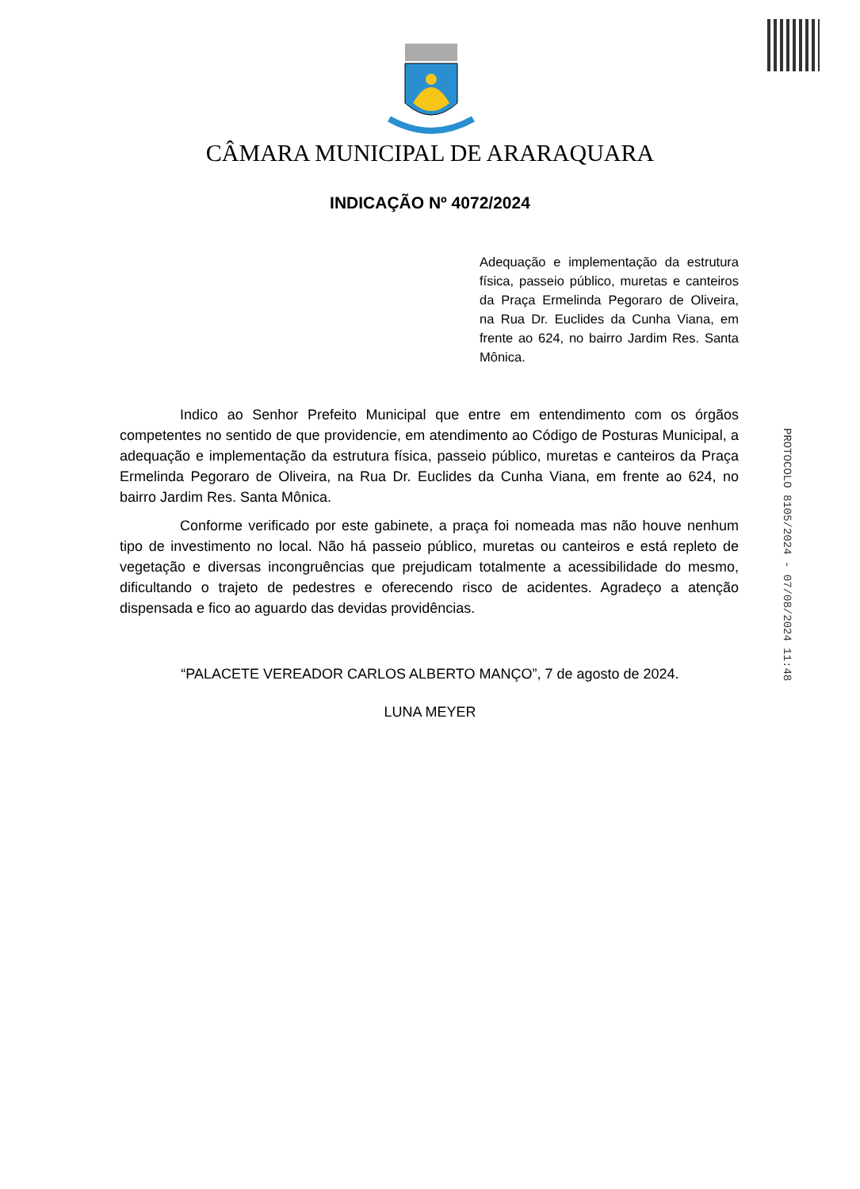CÂMARA MUNICIPAL DE ARARAQUARA
INDICAÇÃO Nº 4072/2024
Adequação e implementação da estrutura física, passeio público, muretas e canteiros da Praça Ermelinda Pegoraro de Oliveira, na Rua Dr. Euclides da Cunha Viana, em frente ao 624, no bairro Jardim Res. Santa Mônica.
Indico ao Senhor Prefeito Municipal que entre em entendimento com os órgãos competentes no sentido de que providencie, em atendimento ao Código de Posturas Municipal, a adequação e implementação da estrutura física, passeio público, muretas e canteiros da Praça Ermelinda Pegoraro de Oliveira, na Rua Dr. Euclides da Cunha Viana, em frente ao 624, no bairro Jardim Res. Santa Mônica.
Conforme verificado por este gabinete, a praça foi nomeada mas não houve nenhum tipo de investimento no local. Não há passeio público, muretas ou canteiros e está repleto de vegetação e diversas incongruências que prejudicam totalmente a acessibilidade do mesmo, dificultando o trajeto de pedestres e oferecendo risco de acidentes. Agradeço a atenção dispensada e fico ao aguardo das devidas providências.
“PALACETE VEREADOR CARLOS ALBERTO MANÇO”, 7 de agosto de 2024.
LUNA MEYER
PROTOCOLO 8105/2024 - 07/08/2024 11:48